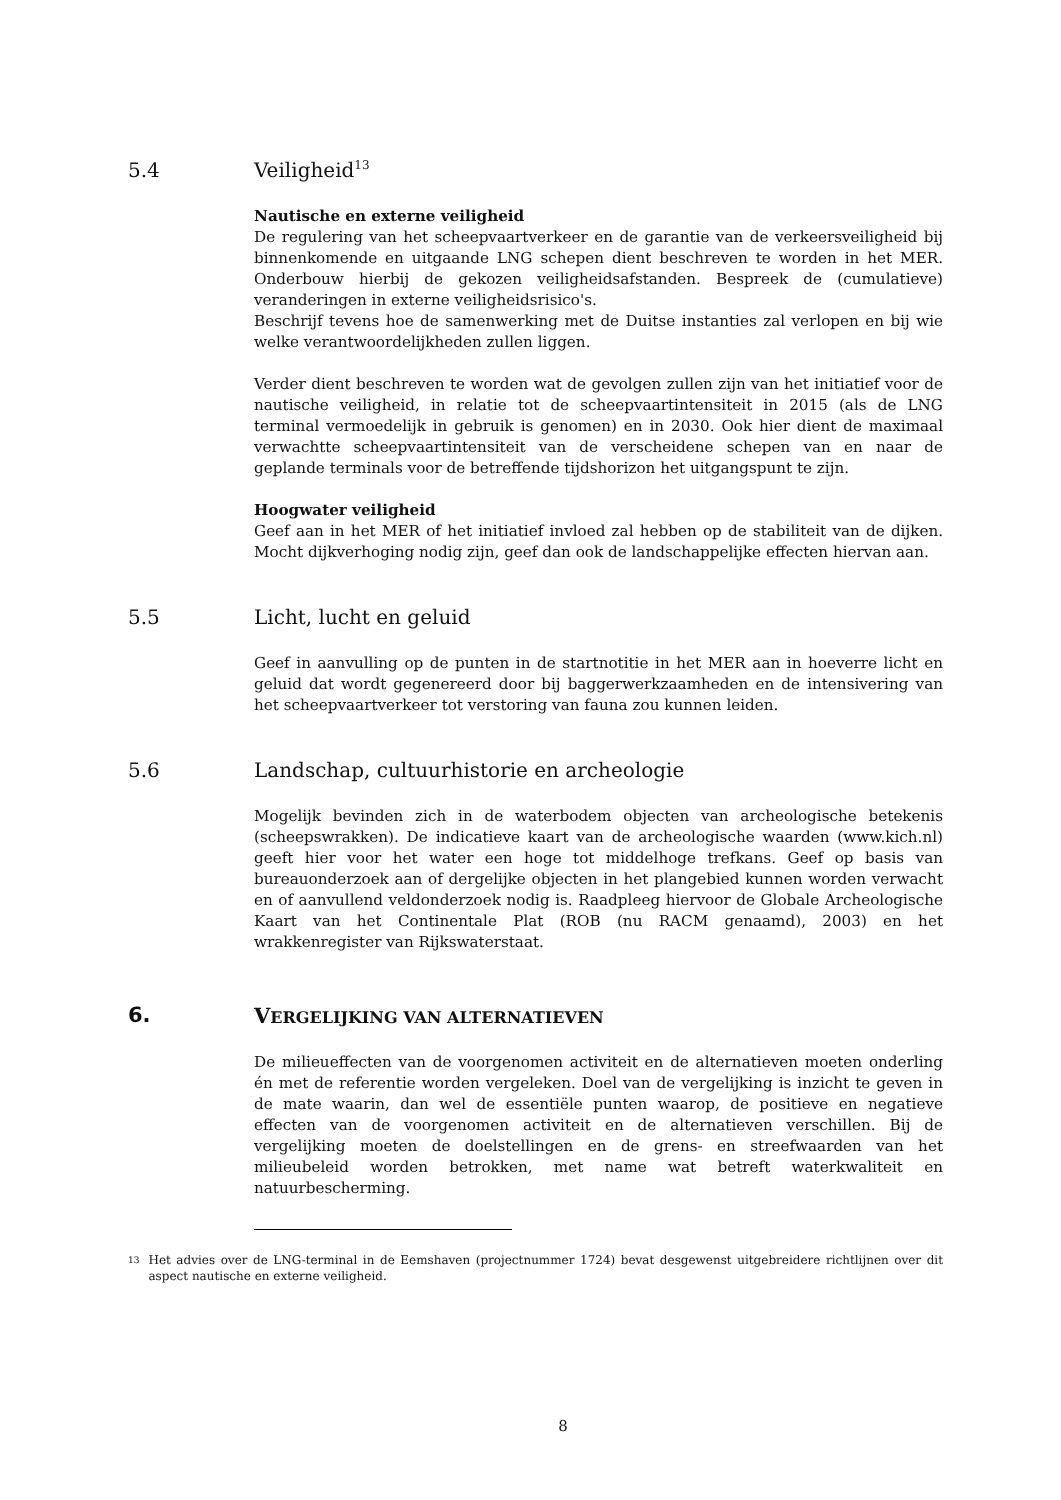5.4 Veiligheid<sup>13</sup>
Nautische en externe veiligheid
De regulering van het scheepvaartverkeer en de garantie van de verkeersveiligheid bij binnenkomende en uitgaande LNG schepen dient beschreven te worden in het MER. Onderbouw hierbij de gekozen veiligheidsafstanden. Bespreek de (cumulatieve) veranderingen in externe veiligheidsrisico's.
Beschrijf tevens hoe de samenwerking met de Duitse instanties zal verlopen en bij wie welke verantwoordelijkheden zullen liggen.
Verder dient beschreven te worden wat de gevolgen zullen zijn van het initiatief voor de nautische veiligheid, in relatie tot de scheepvaartintensiteit in 2015 (als de LNG terminal vermoedelijk in gebruik is genomen) en in 2030. Ook hier dient de maximaal verwachtte scheepvaartintensiteit van de verscheidene schepen van en naar de geplande terminals voor de betreffende tijdshorizon het uitgangspunt te zijn.
Hoogwater veiligheid
Geef aan in het MER of het initiatief invloed zal hebben op de stabiliteit van de dijken. Mocht dijkverhoging nodig zijn, geef dan ook de landschappelijke effecten hiervan aan.
5.5 Licht, lucht en geluid
Geef in aanvulling op de punten in de startnotitie in het MER aan in hoeverre licht en geluid dat wordt gegenereerd door bij baggerwerkzaamheden en de intensivering van het scheepvaartverkeer tot verstoring van fauna zou kunnen leiden.
5.6 Landschap, cultuurhistorie en archeologie
Mogelijk bevinden zich in de waterbodem objecten van archeologische betekenis (scheepswrakken). De indicatieve kaart van de archeologische waarden (www.kich.nl) geeft hier voor het water een hoge tot middelhoge trefkans. Geef op basis van bureauonderzoek aan of dergelijke objecten in het plangebied kunnen worden verwacht en of aanvullend veldonderzoek nodig is. Raadpleeg hiervoor de Globale Archeologische Kaart van het Continentale Plat (ROB (nu RACM genaamd), 2003) en het wrakkenregister van Rijkswaterstaat.
6. VERGELIJKING VAN ALTERNATIEVEN
De milieueffecten van de voorgenomen activiteit en de alternatieven moeten onderling én met de referentie worden vergeleken. Doel van de vergelijking is inzicht te geven in de mate waarin, dan wel de essentiële punten waarop, de positieve en negatieve effecten van de voorgenomen activiteit en de alternatieven verschillen. Bij de vergelijking moeten de doelstellingen en de grens- en streefwaarden van het milieubeleid worden betrokken, met name wat betreft waterkwaliteit en natuurbescherming.
13 Het advies over de LNG-terminal in de Eemshaven (projectnummer 1724) bevat desgewenst uitgebreidere richtlijnen over dit aspect nautische en externe veiligheid.
8